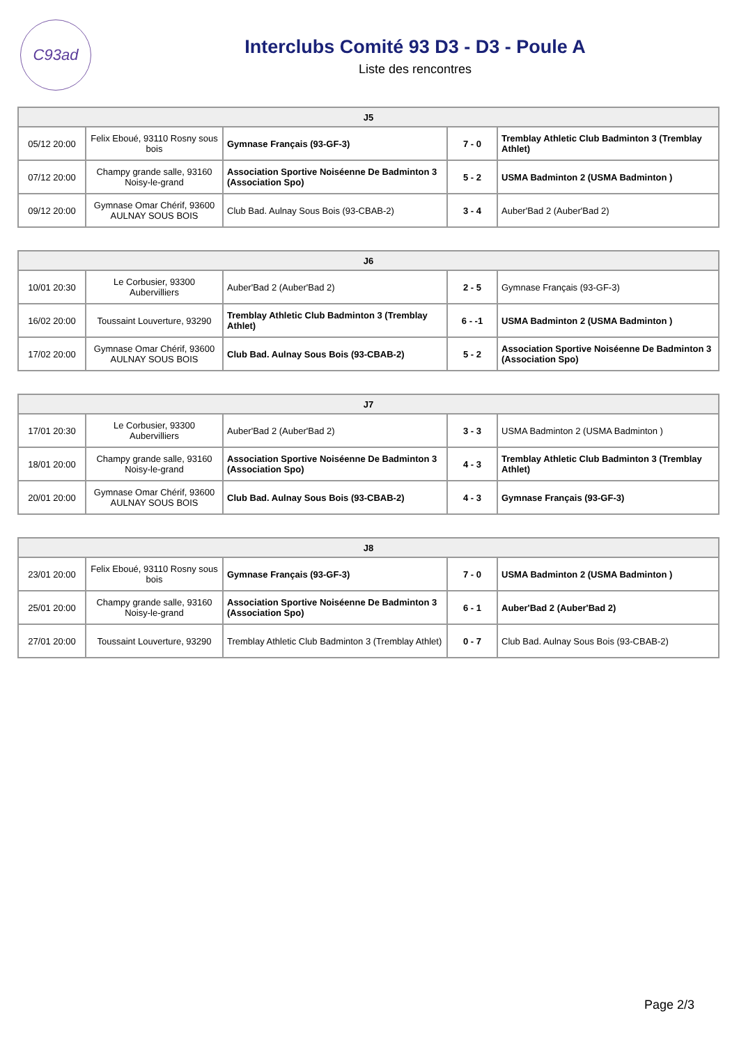C93ad
Interclubs Comité 93 D3 - D3 - Poule A
Liste des rencontres
| J5 | | | | |
| --- | --- | --- | --- | --- |
| 05/12 20:00 | Felix Eboué, 93110 Rosny sous bois | Gymnase Français (93-GF-3) | 7 - 0 | Tremblay Athletic Club Badminton 3 (Tremblay Athlet) |
| 07/12 20:00 | Champy grande salle, 93160 Noisy-le-grand | Association Sportive Noiséenne De Badminton 3 (Association Spo) | 5 - 2 | USMA Badminton 2 (USMA Badminton ) |
| 09/12 20:00 | Gymnase Omar Chérif, 93600 AULNAY SOUS BOIS | Club Bad. Aulnay Sous Bois (93-CBAB-2) | 3 - 4 | Auber'Bad 2 (Auber'Bad 2) |
| J6 | | | | |
| --- | --- | --- | --- | --- |
| 10/01 20:30 | Le Corbusier, 93300 Aubervilliers | Auber'Bad 2 (Auber'Bad 2) | 2 - 5 | Gymnase Français (93-GF-3) |
| 16/02 20:00 | Toussaint Louverture, 93290 | Tremblay Athletic Club Badminton 3 (Tremblay Athlet) | 6 - -1 | USMA Badminton 2 (USMA Badminton ) |
| 17/02 20:00 | Gymnase Omar Chérif, 93600 AULNAY SOUS BOIS | Club Bad. Aulnay Sous Bois (93-CBAB-2) | 5 - 2 | Association Sportive Noiséenne De Badminton 3 (Association Spo) |
| J7 | | | | |
| --- | --- | --- | --- | --- |
| 17/01 20:30 | Le Corbusier, 93300 Aubervilliers | Auber'Bad 2 (Auber'Bad 2) | 3 - 3 | USMA Badminton 2 (USMA Badminton ) |
| 18/01 20:00 | Champy grande salle, 93160 Noisy-le-grand | Association Sportive Noiséenne De Badminton 3 (Association Spo) | 4 - 3 | Tremblay Athletic Club Badminton 3 (Tremblay Athlet) |
| 20/01 20:00 | Gymnase Omar Chérif, 93600 AULNAY SOUS BOIS | Club Bad. Aulnay Sous Bois (93-CBAB-2) | 4 - 3 | Gymnase Français (93-GF-3) |
| J8 | | | | |
| --- | --- | --- | --- | --- |
| 23/01 20:00 | Felix Eboué, 93110 Rosny sous bois | Gymnase Français (93-GF-3) | 7 - 0 | USMA Badminton 2 (USMA Badminton ) |
| 25/01 20:00 | Champy grande salle, 93160 Noisy-le-grand | Association Sportive Noiséenne De Badminton 3 (Association Spo) | 6 - 1 | Auber'Bad 2 (Auber'Bad 2) |
| 27/01 20:00 | Toussaint Louverture, 93290 | Tremblay Athletic Club Badminton 3 (Tremblay Athlet) | 0 - 7 | Club Bad. Aulnay Sous Bois (93-CBAB-2) |
Page 2/3